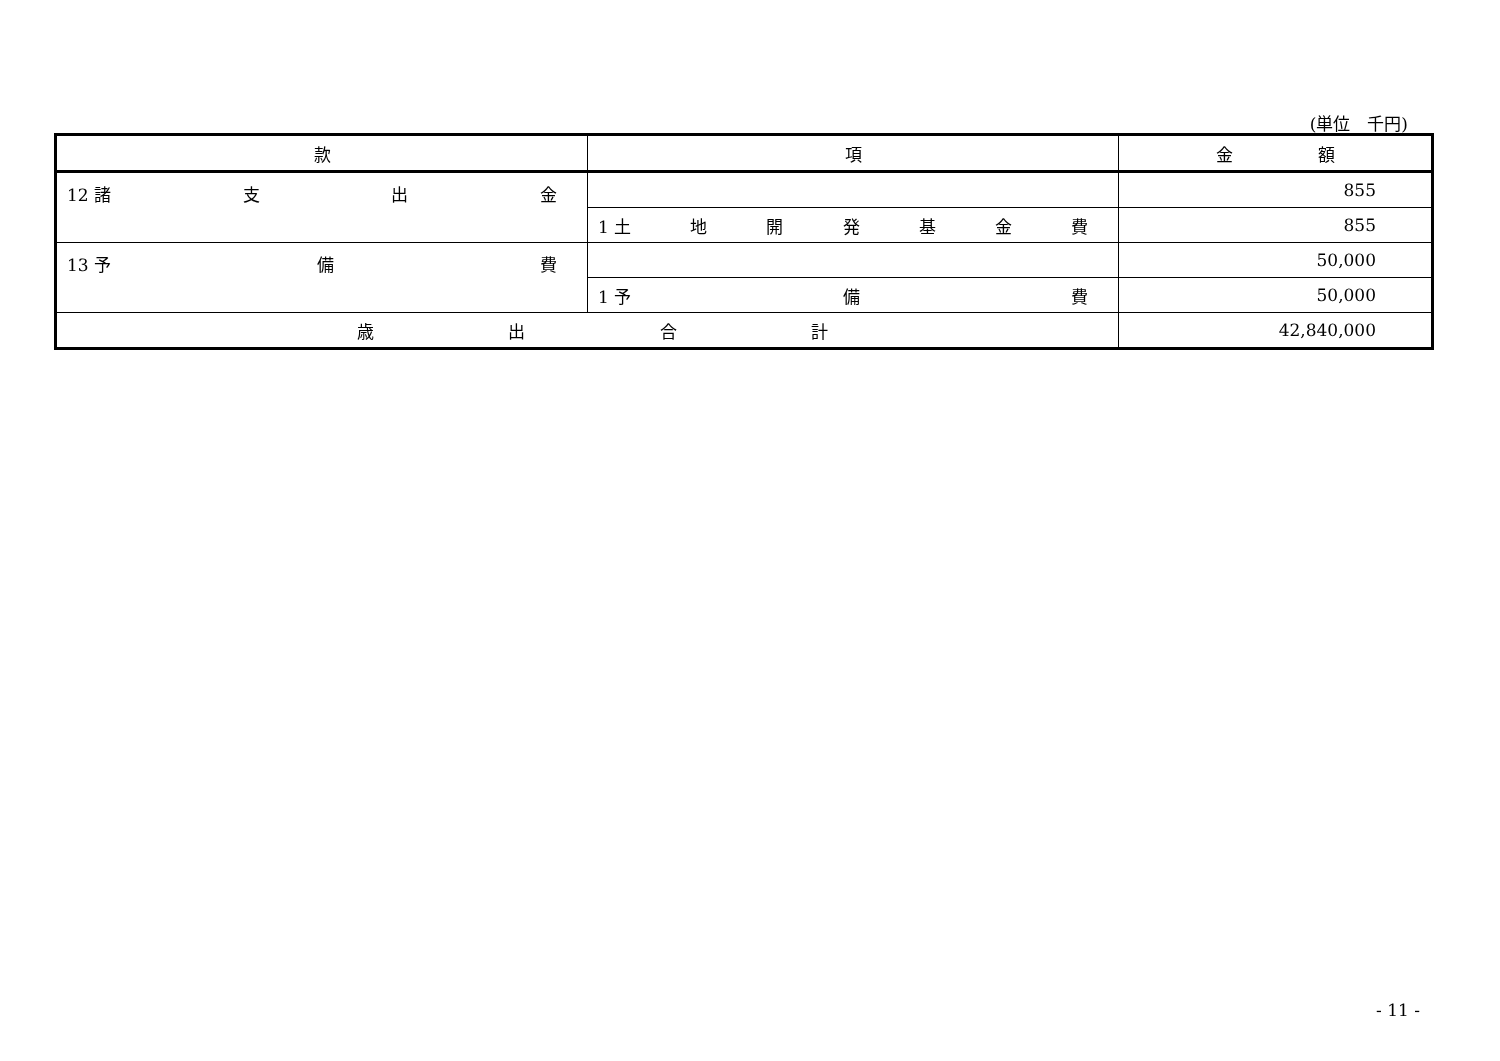(単位　千円)
| 款 | 項 | 金 額 |
| --- | --- | --- |
| 12 諸 支 出 金 | | 855 |
| | 1 土 地 開 発 基 金 費 | 855 |
| 13 予 備 費 | | 50,000 |
| | 1 予 備 費 | 50,000 |
| 歳 出 合 計 | | 42,840,000 |
- 11 -